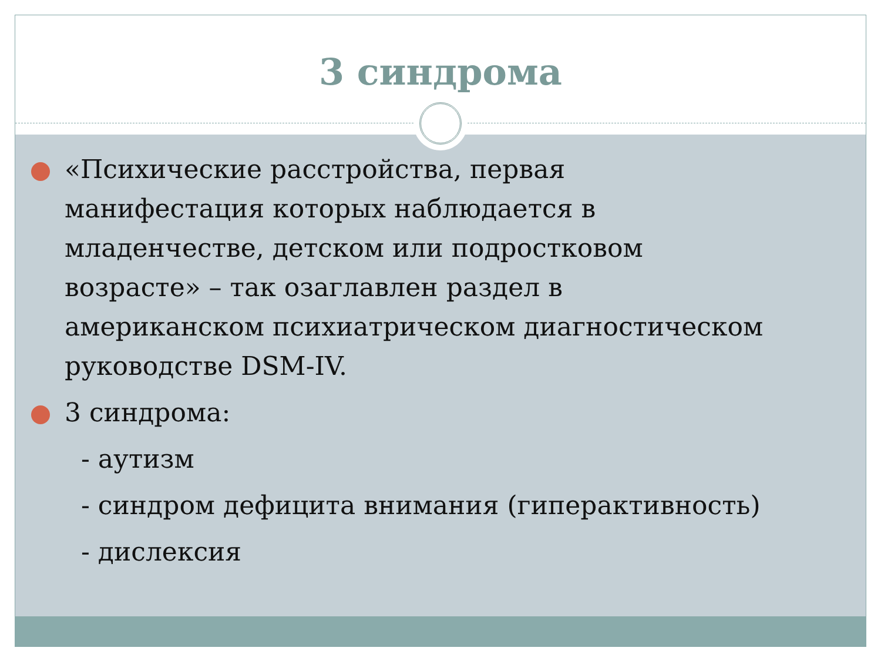3 синдрома
«Психические расстройства, первая манифестация которых наблюдается в младенчестве, детском или подростковом возрасте» – так озаглавлен раздел в американском психиатрическом диагностическом руководстве DSM-IV.
3 синдрома:
- аутизм
- синдром дефицита внимания (гиперактивность)
- дислексия